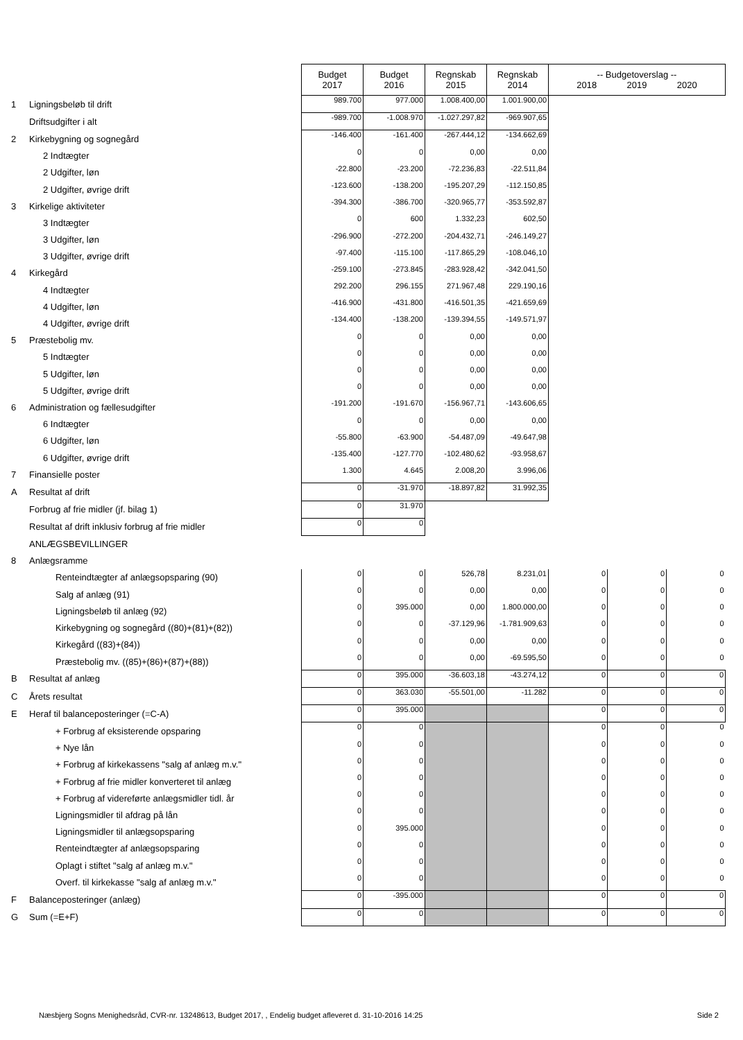| | | Budget 2017 | Budget 2016 | Regnskab 2015 | Regnskab 2014 | -- Budgetoverslag -- 2018 2019 2020 | | |
| 1 | Ligningsbeløb til drift | 989.700 | 977.000 | 1.008.400,00 | 1.001.900,00 | | | |
| | Driftsudgifter i alt | -989.700 | -1.008.970 | -1.027.297,82 | -969.907,65 | | | |
| 2 | Kirkebygning og sognegård | -146.400 | -161.400 | -267.444,12 | -134.662,69 | | | |
| | 2 Indtægter | 0 | 0 | 0,00 | 0,00 | | | |
| | 2 Udgifter, løn | -22.800 | -23.200 | -72.236,83 | -22.511,84 | | | |
| | 2 Udgifter, øvrige drift | -123.600 | -138.200 | -195.207,29 | -112.150,85 | | | |
| 3 | Kirkelige aktiviteter | -394.300 | -386.700 | -320.965,77 | -353.592,87 | | | |
| | 3 Indtægter | 0 | 600 | 1.332,23 | 602,50 | | | |
| | 3 Udgifter, løn | -296.900 | -272.200 | -204.432,71 | -246.149,27 | | | |
| | 3 Udgifter, øvrige drift | -97.400 | -115.100 | -117.865,29 | -108.046,10 | | | |
| 4 | Kirkegård | -259.100 | -273.845 | -283.928,42 | -342.041,50 | | | |
| | 4 Indtægter | 292.200 | 296.155 | 271.967,48 | 229.190,16 | | | |
| | 4 Udgifter, løn | -416.900 | -431.800 | -416.501,35 | -421.659,69 | | | |
| | 4 Udgifter, øvrige drift | -134.400 | -138.200 | -139.394,55 | -149.571,97 | | | |
| 5 | Præstebolig mv. | 0 | 0 | 0,00 | 0,00 | | | |
| | 5 Indtægter | 0 | 0 | 0,00 | 0,00 | | | |
| | 5 Udgifter, løn | 0 | 0 | 0,00 | 0,00 | | | |
| | 5 Udgifter, øvrige drift | 0 | 0 | 0,00 | 0,00 | | | |
| 6 | Administration og fællesudgifter | -191.200 | -191.670 | -156.967,71 | -143.606,65 | | | |
| | 6 Indtægter | 0 | 0 | 0,00 | 0,00 | | | |
| | 6 Udgifter, løn | -55.800 | -63.900 | -54.487,09 | -49.647,98 | | | |
| | 6 Udgifter, øvrige drift | -135.400 | -127.770 | -102.480,62 | -93.958,67 | | | |
| 7 | Finansielle poster | 1.300 | 4.645 | 2.008,20 | 3.996,06 | | | |
| A | Resultat af drift | 0 | -31.970 | -18.897,82 | 31.992,35 | | | |
| | Forbrug af frie midler (jf. bilag 1) | 0 | 31.970 | | | | | |
| | Resultat af drift inklusiv forbrug af frie midler | 0 | 0 | | | | | |
| | ANLÆGSBEVILLINGER | | | | | | | |
| 8 | Anlægsramme | | | | | | | |
| | Renteindtægter af anlægsopsparing (90) | 0 | 0 | 526,78 | 8.231,01 | 0 | 0 | 0 |
| | Salg af anlæg (91) | 0 | 0 | 0,00 | 0,00 | 0 | 0 | 0 |
| | Ligningsbeløb til anlæg (92) | 0 | 395.000 | 0,00 | 1.800.000,00 | 0 | 0 | 0 |
| | Kirkebygning og sognegård ((80)+(81)+(82)) | 0 | 0 | -37.129,96 | -1.781.909,63 | 0 | 0 | 0 |
| | Kirkegård ((83)+(84)) | 0 | 0 | 0,00 | 0,00 | 0 | 0 | 0 |
| | Præstebolig mv. ((85)+(86)+(87)+(88)) | 0 | 0 | 0,00 | -69.595,50 | 0 | 0 | 0 |
| B | Resultat af anlæg | 0 | 395.000 | -36.603,18 | -43.274,12 | 0 | 0 | 0 |
| C | Årets resultat | 0 | 363.030 | -55.501,00 | -11.282 | 0 | 0 | 0 |
| E | Heraf til balanceposteringer (=C-A) | 0 | 395.000 | | | 0 | 0 | 0 |
| | + Forbrug af eksisterende opsparing | 0 | 0 | | | 0 | 0 | 0 |
| | + Nye lån | 0 | 0 | | | 0 | 0 | 0 |
| | + Forbrug af kirkekassens "salg af anlæg m.v." | 0 | 0 | | | 0 | 0 | 0 |
| | + Forbrug af frie midler konverteret til anlæg | 0 | 0 | | | 0 | 0 | 0 |
| | + Forbrug af videreførte anlægsmidler tidl. år | 0 | 0 | | | 0 | 0 | 0 |
| | Ligningsmidler til afdrag på lån | 0 | 0 | | | 0 | 0 | 0 |
| | Ligningsmidler til anlægsopsparing | 0 | 395.000 | | | 0 | 0 | 0 |
| | Renteindtægter af anlægsopsparing | 0 | 0 | | | 0 | 0 | 0 |
| | Oplagt i stiftet "salg af anlæg m.v." | 0 | 0 | | | 0 | 0 | 0 |
| | Overf. til kirkekasse "salg af anlæg m.v." | 0 | 0 | | | 0 | 0 | 0 |
| F | Balanceposteringer (anlæg) | 0 | -395.000 | | | 0 | 0 | 0 |
| G | Sum (=E+F) | 0 | 0 | | | 0 | 0 | 0 |
Næsbjerg Sogns Menighedsråd, CVR-nr. 13248613, Budget 2017, , Endelig budget afleveret d. 31-10-2016 14:25 Side 2